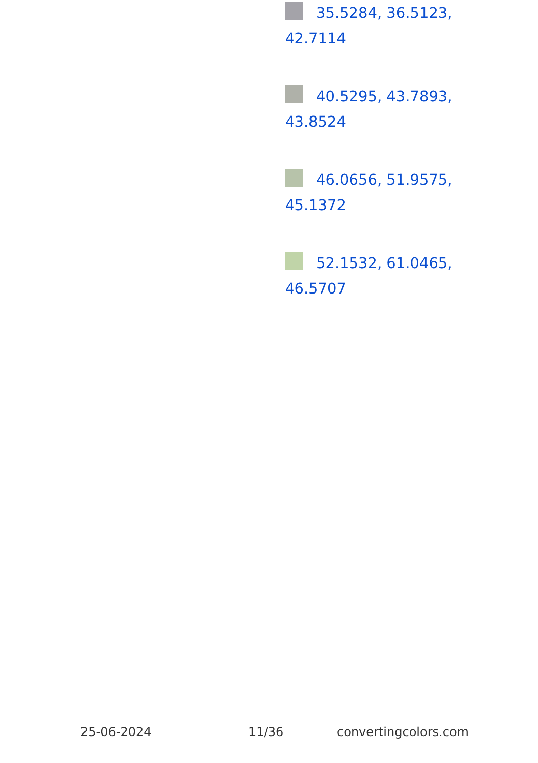35.5284, 36.5123, 42.7114
40.5295, 43.7893, 43.8524
46.0656, 51.9575, 45.1372
52.1532, 61.0465, 46.5707
25-06-2024 11/36 convertingcolors.com